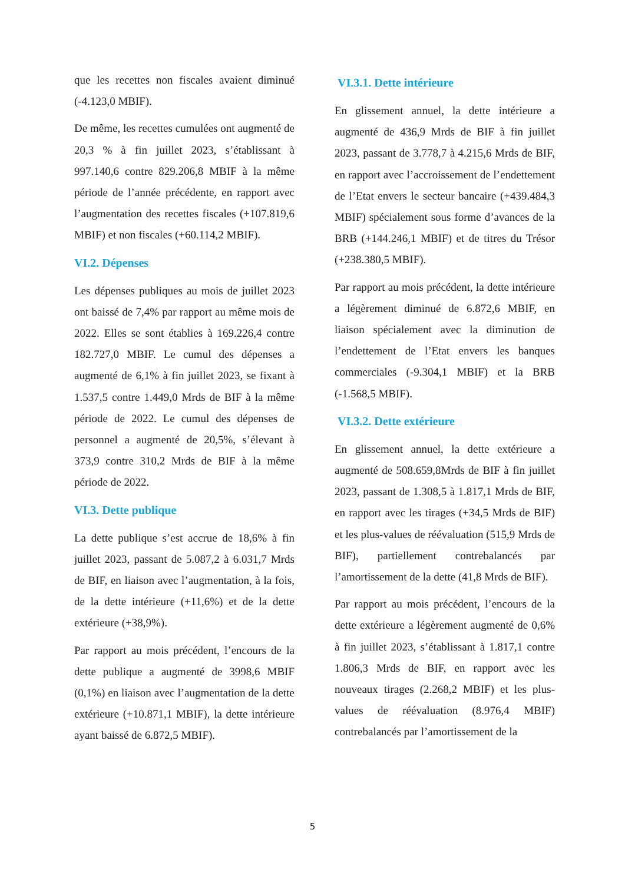que les recettes non fiscales avaient diminué (-4.123,0 MBIF).
De même, les recettes cumulées ont augmenté de 20,3 % à fin juillet 2023, s’établissant à 997.140,6 contre 829.206,8 MBIF à la même période de l’année précédente, en rapport avec l’augmentation des recettes fiscales (+107.819,6 MBIF) et non fiscales (+60.114,2 MBIF).
VI.2. Dépenses
Les dépenses publiques au mois de juillet 2023 ont baissé de 7,4% par rapport au même mois de 2022. Elles se sont établies à 169.226,4 contre 182.727,0 MBIF. Le cumul des dépenses a augmenté de 6,1% à fin juillet 2023, se fixant à 1.537,5 contre 1.449,0 Mrds de BIF à la même période de 2022. Le cumul des dépenses de personnel a augmenté de 20,5%, s’élevant à 373,9 contre 310,2 Mrds de BIF à la même période de 2022.
VI.3. Dette publique
La dette publique s’est accrue de 18,6% à fin juillet 2023, passant de 5.087,2 à 6.031,7 Mrds de BIF, en liaison avec l’augmentation, à la fois, de la dette intérieure (+11,6%) et de la dette extérieure (+38,9%).
Par rapport au mois précédent, l’encours de la dette publique a augmenté de 3998,6 MBIF (0,1%) en liaison avec l’augmentation de la dette extérieure (+10.871,1 MBIF), la dette intérieure ayant baissé de 6.872,5 MBIF).
VI.3.1. Dette intérieure
En glissement annuel, la dette intérieure a augmenté de 436,9 Mrds de BIF à fin juillet 2023, passant de 3.778,7 à 4.215,6 Mrds de BIF, en rapport avec l’accroissement de l’endettement de l’Etat envers le secteur bancaire (+439.484,3 MBIF) spécialement sous forme d’avances de la BRB (+144.246,1 MBIF) et de titres du Trésor (+238.380,5 MBIF).
Par rapport au mois précédent, la dette intérieure a légèrement diminué de 6.872,6 MBIF, en liaison spécialement avec la diminution de l’endettement de l’Etat envers les banques commerciales (-9.304,1 MBIF) et la BRB (-1.568,5 MBIF).
VI.3.2. Dette extérieure
En glissement annuel, la dette extérieure a augmenté de 508.659,8Mrds de BIF à fin juillet 2023, passant de 1.308,5 à 1.817,1 Mrds de BIF, en rapport avec les tirages (+34,5 Mrds de BIF) et les plus-values de réévaluation (515,9 Mrds de BIF), partiellement contrebalancés par l’amortissement de la dette (41,8 Mrds de BIF).
Par rapport au mois précédent, l’encours de la dette extérieure a légèrement augmenté de 0,6% à fin juillet 2023, s’établissant à 1.817,1 contre 1.806,3 Mrds de BIF, en rapport avec les nouveaux tirages (2.268,2 MBIF) et les plus-values de réévaluation (8.976,4 MBIF) contrebalancés par l’amortissement de la
5